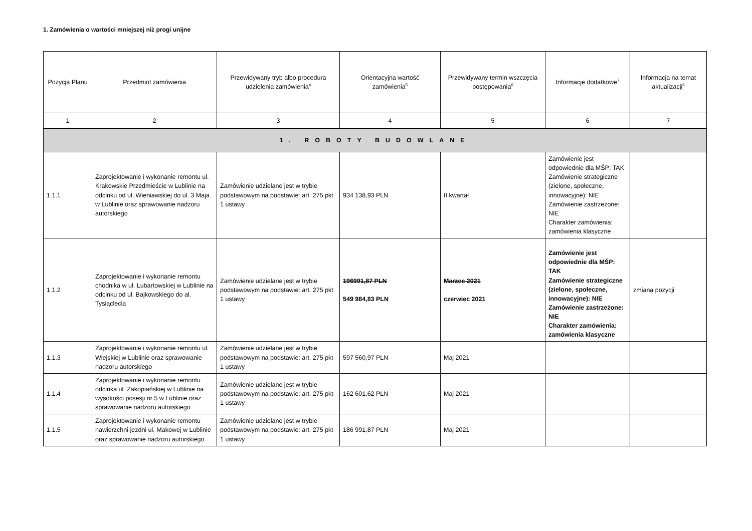1. Zamówienia o wartości mniejszej niż progi unijne
| Pozycja Planu | Przedmiot zamówienia | Przewidywany tryb albo procedura udzielenia zamówienia<sup>4</sup> | Orientacyjna wartość zamówienia<sup>5</sup> | Przewidywany termin wszczęcia postępowania<sup>6</sup> | Informacje dodatkowe<sup>7</sup> | Informacja na temat aktualizacji<sup>8</sup> |
| --- | --- | --- | --- | --- | --- | --- |
| 1 | 2 | 3 | 4 | 5 | 6 | 7 |
| 1. ROBOTY BUDOWLANE | | | | | | |
| 1.1.1 | Zaprojektowanie i wykonanie remontu ul. Krakowskie Przedmieście w Lublinie na odcinku od ul. Wieniawskiej do ul. 3 Maja w Lublinie oraz sprawowanie nadzoru autorskiego | Zamówienie udzielane jest w trybie podstawowym na podstawie: art. 275 pkt 1 ustawy | 934 138,93 PLN | II kwartał | Zamówienie jest odpowiednie dla MŚP: TAK Zamówienie strategiczne (zielone, społeczne, innowacyjne): NIE Zamówienie zastrzeżone: NIE Charakter zamówienia: zamówienia klasyczne | |
| 1.1.2 | Zaprojektowanie i wykonanie remontu chodnika w ul. Lubartowskiej w Lublinie na odcinku od ul. Bajkowskiego do al. Tysiąclecia | Zamówienie udzielane jest w trybie podstawowym na podstawie: art. 275 pkt 1 ustawy | 196991,87 PLN 549 984,83 PLN | Marzec 2021 czerwiec 2021 | Zamówienie jest odpowiednie dla MŚP: TAK Zamówienie strategiczne (zielone, społeczne, innowacyjne): NIE Zamówienie zastrzeżone: NIE Charakter zamówienia: zamówienia klasyczne | zmiana pozycji |
| 1.1.3 | Zaprojektowanie i wykonanie remontu ul. Wiejskiej w Lublinie oraz sprawowanie nadzoru autorskiego | Zamówienie udzielane jest w trybie podstawowym na podstawie: art. 275 pkt 1 ustawy | 597 560,97 PLN | Maj 2021 | | |
| 1.1.4 | Zaprojektowanie i wykonanie remontu odcinka ul. Zakopiańskiej w Lublinie na wysokości posesji nr 5 w Lublinie oraz sprawowanie nadzoru autorskiego | Zamówienie udzielane jest w trybie podstawowym na podstawie: art. 275 pkt 1 ustawy | 162 601,62 PLN | Maj 2021 | | |
| 1.1.5 | Zaprojektowanie i wykonanie remontu nawierzchni jezdni ul. Makowej w Lublinie oraz sprawowanie nadzoru autorskiego | Zamówienie udzielane jest w trybie podstawowym na podstawie: art. 275 pkt 1 ustawy | 186 991,87 PLN | Maj 2021 | | |